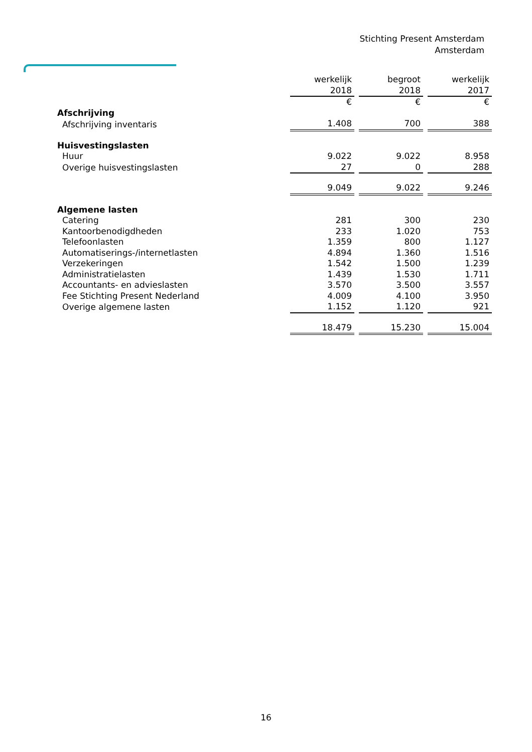Stichting Present Amsterdam
Amsterdam
| | werkelijk | begroot | werkelijk |
| | 2018 | 2018 | 2017 |
| | € | € | € |
| Afschrijving | | | |
| Afschrijving inventaris | 1.408 | 700 | 388 |
| Huisvestingslasten | | | |
| Huur | 9.022 | 9.022 | 8.958 |
| Overige huisvestingslasten | 27 | 0 | 288 |
| | 9.049 | 9.022 | 9.246 |
| Algemene lasten | | | |
| Catering | 281 | 300 | 230 |
| Kantoorbenodigdheden | 233 | 1.020 | 753 |
| Telefoonlasten | 1.359 | 800 | 1.127 |
| Automatiserings-/internetlasten | 4.894 | 1.360 | 1.516 |
| Verzekeringen | 1.542 | 1.500 | 1.239 |
| Administratielasten | 1.439 | 1.530 | 1.711 |
| Accountants- en advieslasten | 3.570 | 3.500 | 3.557 |
| Fee Stichting Present Nederland | 4.009 | 4.100 | 3.950 |
| Overige algemene lasten | 1.152 | 1.120 | 921 |
| | 18.479 | 15.230 | 15.004 |
16